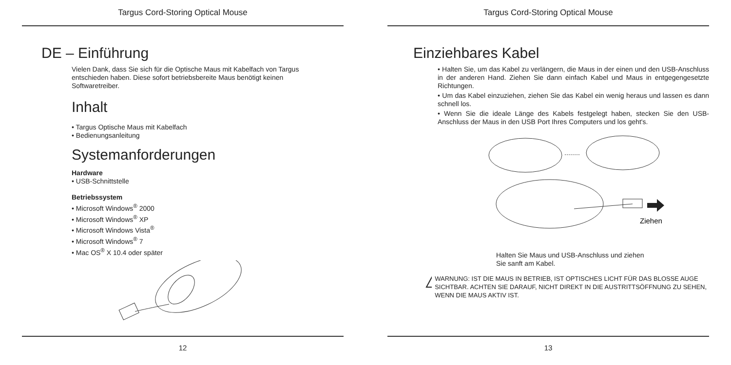Targus Cord-Storing Optical Mouse
DE – Einführung
Vielen Dank, dass Sie sich für die Optische Maus mit Kabelfach von Targus entschieden haben. Diese sofort betriebsbereite Maus benötigt keinen Softwaretreiber.
Inhalt
• Targus Optische Maus mit Kabelfach
• Bedienungsanleitung
Systemanforderungen
Hardware
• USB-Schnittstelle
Betriebssystem
• Microsoft Windows<sup>®</sup> 2000
• Microsoft Windows<sup>®</sup> XP
• Microsoft Windows Vista<sup>®</sup>
• Microsoft Windows<sup>®</sup> 7
• Mac OS<sup>®</sup> X 10.4 oder später
12
Targus Cord-Storing Optical Mouse
Einziehbares Kabel
• Halten Sie, um das Kabel zu verlängern, die Maus in der einen und den USB-Anschluss in der anderen Hand. Ziehen Sie dann einfach Kabel und Maus in entgegengesetzte Richtungen.
• Um das Kabel einzuziehen, ziehen Sie das Kabel ein wenig heraus und lassen es dann schnell los.
• Wenn Sie die ideale Länge des Kabels festgelegt haben, stecken Sie den USB-Anschluss der Maus in den USB Port Ihres Computers und los geht's.
········
Ziehen
Halten Sie Maus und USB-Anschluss und ziehen
Sie sanft am Kabel.
!
WARNUNG: IST DIE MAUS IN BETRIEB, IST OPTISCHES LICHT FÜR DAS BLOSSE AUGE SICHTBAR. ACHTEN SIE DARAUF, NICHT DIREKT IN DIE AUSTRITTSÖFFNUNG ZU SEHEN, WENN DIE MAUS AKTIV IST.
13